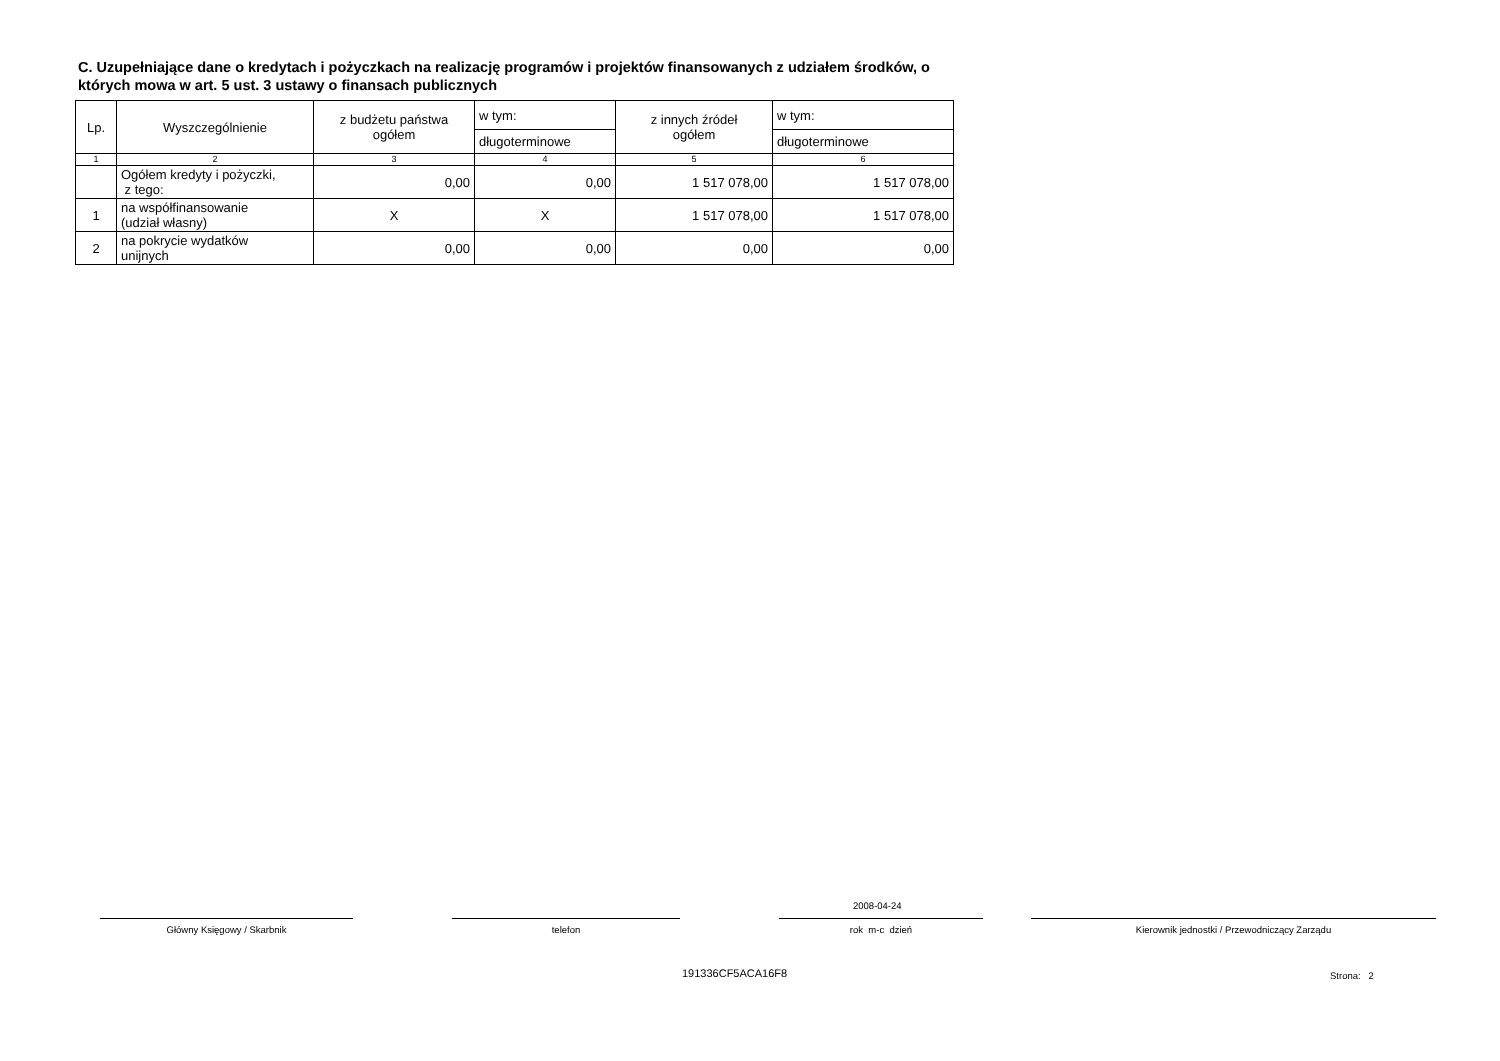C. Uzupełniające dane o kredytach i pożyczkach na realizację programów i projektów finansowanych z udziałem środków, o których mowa w art. 5 ust. 3 ustawy o finansach publicznych
| Lp. | Wyszczególnienie | z budżetu państwa ogółem | w tym: | z innych źródeł ogółem | w tym: |
| --- | --- | --- | --- | --- | --- |
| | | | długoterminowe | | długoterminowe |
| 1 | 2 | 3 | 4 | 5 | 6 |
| | Ogółem kredyty i pożyczki, z tego: | 0,00 | 0,00 | 1 517 078,00 | 1 517 078,00 |
| 1 | na współfinansowanie (udział własny) | X | X | 1 517 078,00 | 1 517 078,00 |
| 2 | na pokrycie wydatków unijnych | 0,00 | 0,00 | 0,00 | 0,00 |
2008-04-24
Główny Księgowy / Skarbnik telefon rok m-c dzień Kierownik jednostki / Przewodniczący Zarządu
191336CF5ACA16F8 Strona: 2